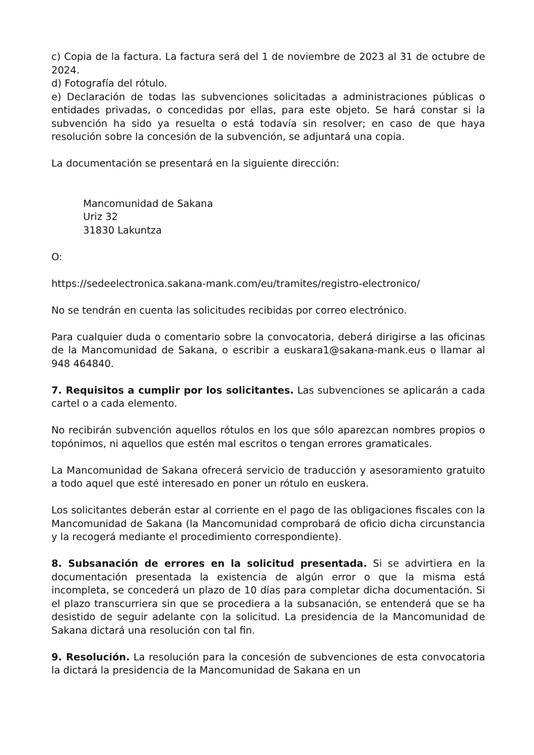c) Copia de la factura. La factura será del 1 de noviembre de 2023 al 31 de octubre de 2024.
d) Fotografía del rótulo.
e) Declaración de todas las subvenciones solicitadas a administraciones públicas o entidades privadas, o concedidas por ellas, para este objeto. Se hará constar si la subvención ha sido ya resuelta o está todavía sin resolver; en caso de que haya resolución sobre la concesión de la subvención, se adjuntará una copia.
La documentación se presentará en la siguiente dirección:
Mancomunidad de Sakana
Uriz 32
31830 Lakuntza
O:
https://sedeelectronica.sakana-mank.com/eu/tramites/registro-electronico/
No se tendrán en cuenta las solicitudes recibidas por correo electrónico.
Para cualquier duda o comentario sobre la convocatoria, deberá dirigirse a las oficinas de la Mancomunidad de Sakana, o escribir a euskara1@sakana-mank.eus o llamar al 948 464840.
7. Requisitos a cumplir por los solicitantes. Las subvenciones se aplicarán a cada cartel o a cada elemento.
No recibirán subvención aquellos rótulos en los que sólo aparezcan nombres propios o topónimos, ni aquellos que estén mal escritos o tengan errores gramaticales.
La Mancomunidad de Sakana ofrecerá servicio de traducción y asesoramiento gratuito a todo aquel que esté interesado en poner un rótulo en euskera.
Los solicitantes deberán estar al corriente en el pago de las obligaciones fiscales con la Mancomunidad de Sakana (la Mancomunidad comprobará de oficio dicha circunstancia y la recogerá mediante el procedimiento correspondiente).
8. Subsanación de errores en la solicitud presentada. Si se advirtiera en la documentación presentada la existencia de algún error o que la misma está incompleta, se concederá un plazo de 10 días para completar dicha documentación. Si el plazo transcurriera sin que se procediera a la subsanación, se entenderá que se ha desistido de seguir adelante con la solicitud. La presidencia de la Mancomunidad de Sakana dictará una resolución con tal fin.
9. Resolución. La resolución para la concesión de subvenciones de esta convocatoria la dictará la presidencia de la Mancomunidad de Sakana en un